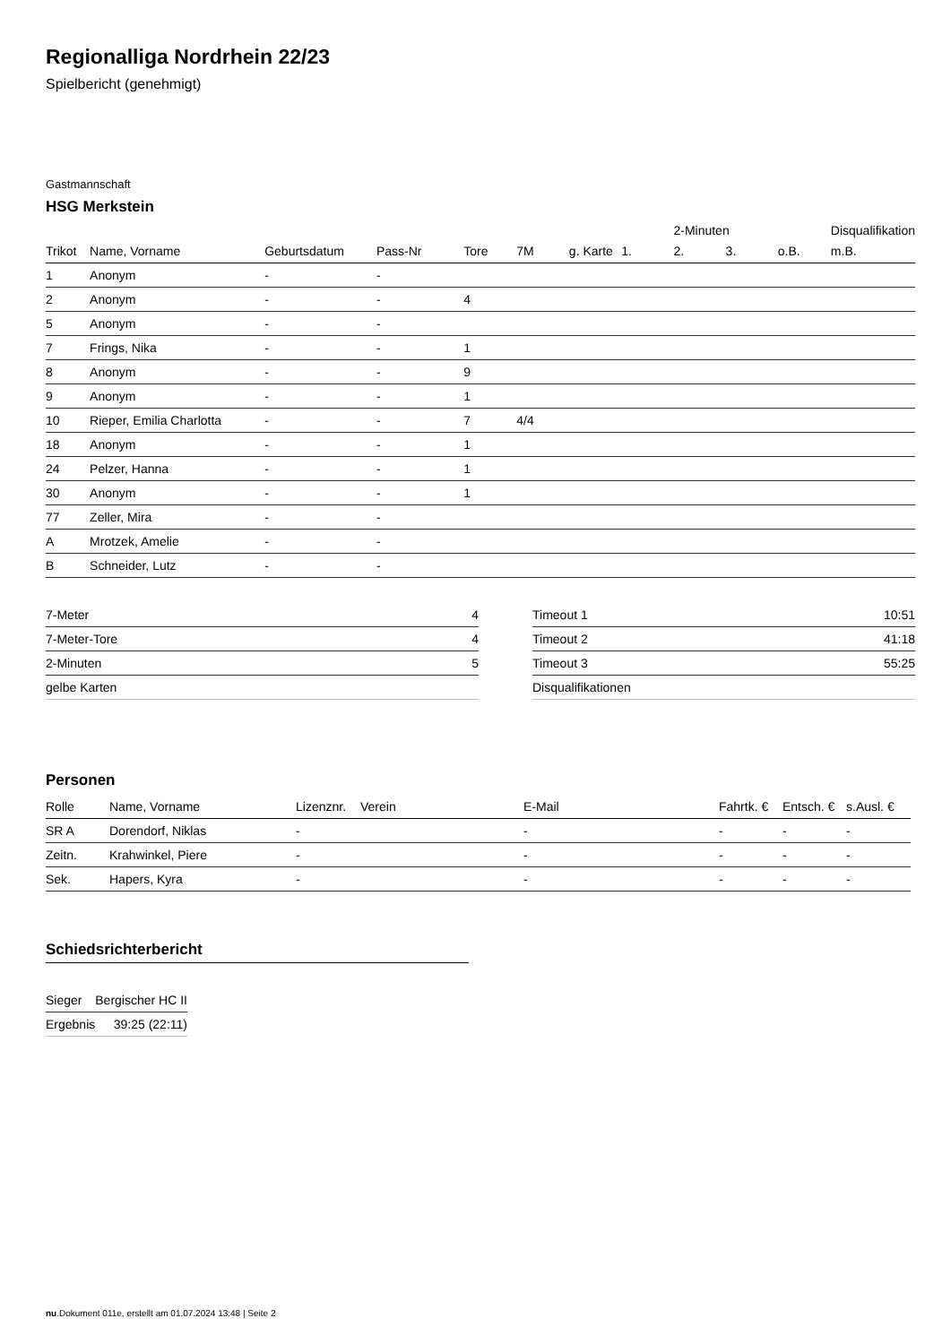Regionalliga Nordrhein 22/23
Spielbericht (genehmigt)
Gastmannschaft
HSG Merkstein
| | | | | | | | | 2-Minuten | | | Disqualifikation |
| --- | --- | --- | --- | --- | --- | --- | --- | --- | --- | --- | --- |
| Trikot | Name, Vorname | Geburtsdatum | Pass-Nr | Tore | 7M | g. Karte | 1. | 2. | 3. | o.B. | m.B. |
| 1 | Anonym | - | - | | | | | | | | |
| 2 | Anonym | - | - | 4 | | | | | | | |
| 5 | Anonym | - | - | | | | | | | | |
| 7 | Frings, Nika | - | - | 1 | | | | | | | |
| 8 | Anonym | - | - | 9 | | | | | | | |
| 9 | Anonym | - | - | 1 | | | | | | | |
| 10 | Rieper, Emilia Charlotta | - | - | 7 | 4/4 | | | | | | |
| 18 | Anonym | - | - | 1 | | | | | | | |
| 24 | Pelzer, Hanna | - | - | 1 | | | | | | | |
| 30 | Anonym | - | - | 1 | | | | | | | |
| 77 | Zeller, Mira | - | - | | | | | | | | |
| A | Mrotzek, Amelie | - | - | | | | | | | | |
| B | Schneider, Lutz | - | - | | | | | | | | |
| 7-Meter | 4 |
| 7-Meter-Tore | 4 |
| 2-Minuten | 5 |
| gelbe Karten | |
| Timeout 1 | 10:51 |
| Timeout 2 | 41:18 |
| Timeout 3 | 55:25 |
| Disqualifikationen | |
Personen
| Rolle | Name, Vorname | Lizenznr. | Verein | E-Mail | Fahrtk. € | Entsch. € | s.Ausl. € |
| --- | --- | --- | --- | --- | --- | --- | --- |
| SR A | Dorendorf, Niklas | - | | - | - | - | - |
| Zeitn. | Krahwinkel, Piere | - | | - | - | - | - |
| Sek. | Hapers, Kyra | - | | - | - | - | - |
Schiedsrichterbericht
| Sieger | Bergischer HC II |
| Ergebnis | 39:25 (22:11) |
nu.Dokument 011e, erstellt am 01.07.2024 13:48 | Seite 2